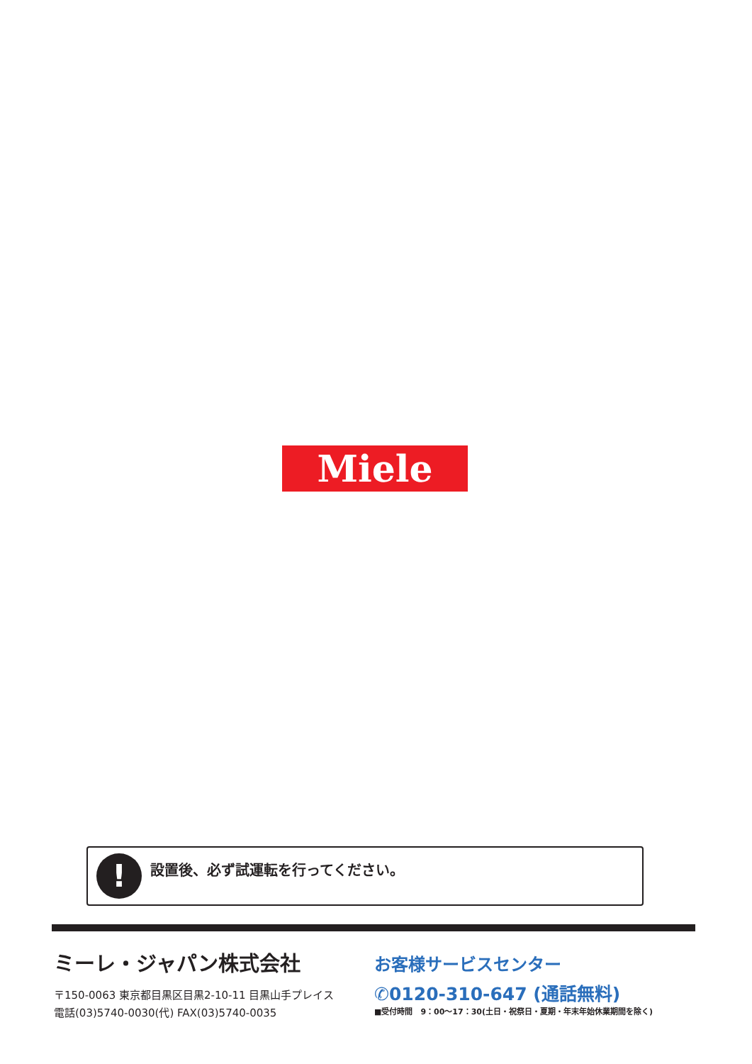Miele
!
設置後、必ず試運転を行ってください。
ミーレ・ジャパン株式会社
〒150-0063 東京都目黒区目黒2-10-11 目黒山手プレイス
電話(03)5740-0030(代) FAX(03)5740-0035
お客様サービスセンター
✆0120-310-647 (通話無料)
■受付時間　9：00〜17：30(土日・祝祭日・夏期・年末年始休業期間を除く)